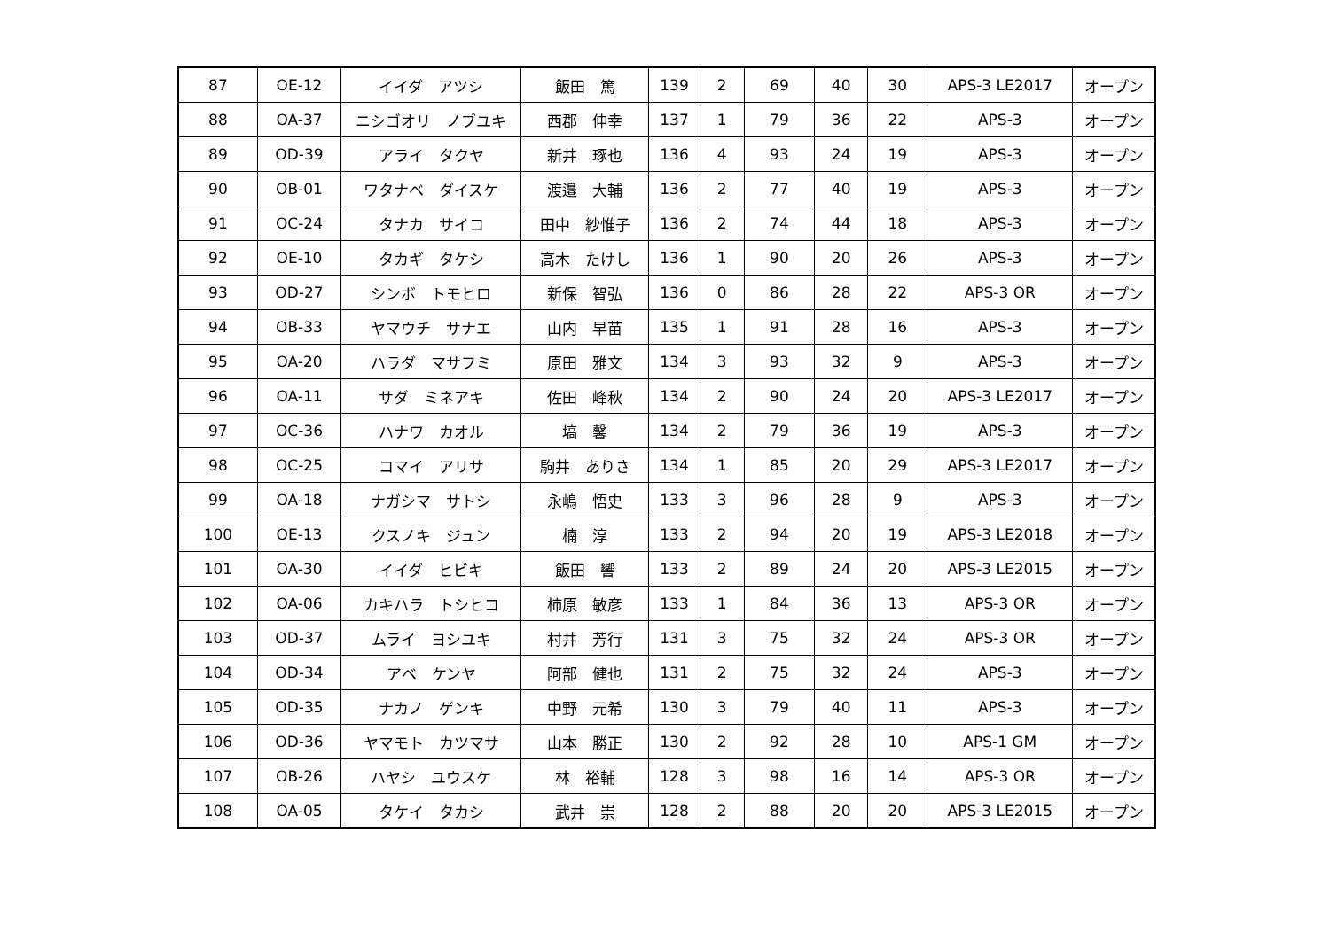| 87 | OE-12 | イイダ アツシ | 飯田 篤 | 139 | 2 | 69 | 40 | 30 | APS-3 LE2017 | オープン |
| 88 | OA-37 | ニシゴオリ ノブユキ | 西郡 伸幸 | 137 | 1 | 79 | 36 | 22 | APS-3 | オープン |
| 89 | OD-39 | アライ タクヤ | 新井 琢也 | 136 | 4 | 93 | 24 | 19 | APS-3 | オープン |
| 90 | OB-01 | ワタナベ ダイスケ | 渡邉 大輔 | 136 | 2 | 77 | 40 | 19 | APS-3 | オープン |
| 91 | OC-24 | タナカ サイコ | 田中 紗惟子 | 136 | 2 | 74 | 44 | 18 | APS-3 | オープン |
| 92 | OE-10 | タカギ タケシ | 高木 たけし | 136 | 1 | 90 | 20 | 26 | APS-3 | オープン |
| 93 | OD-27 | シンボ トモヒロ | 新保 智弘 | 136 | 0 | 86 | 28 | 22 | APS-3 OR | オープン |
| 94 | OB-33 | ヤマウチ サナエ | 山内 早苗 | 135 | 1 | 91 | 28 | 16 | APS-3 | オープン |
| 95 | OA-20 | ハラダ マサフミ | 原田 雅文 | 134 | 3 | 93 | 32 | 9 | APS-3 | オープン |
| 96 | OA-11 | サダ ミネアキ | 佐田 峰秋 | 134 | 2 | 90 | 24 | 20 | APS-3 LE2017 | オープン |
| 97 | OC-36 | ハナワ カオル | 塙 馨 | 134 | 2 | 79 | 36 | 19 | APS-3 | オープン |
| 98 | OC-25 | コマイ アリサ | 駒井 ありさ | 134 | 1 | 85 | 20 | 29 | APS-3 LE2017 | オープン |
| 99 | OA-18 | ナガシマ サトシ | 永嶋 悟史 | 133 | 3 | 96 | 28 | 9 | APS-3 | オープン |
| 100 | OE-13 | クスノキ ジュン | 楠 淳 | 133 | 2 | 94 | 20 | 19 | APS-3 LE2018 | オープン |
| 101 | OA-30 | イイダ ヒビキ | 飯田 響 | 133 | 2 | 89 | 24 | 20 | APS-3 LE2015 | オープン |
| 102 | OA-06 | カキハラ トシヒコ | 柿原 敏彦 | 133 | 1 | 84 | 36 | 13 | APS-3 OR | オープン |
| 103 | OD-37 | ムライ ヨシユキ | 村井 芳行 | 131 | 3 | 75 | 32 | 24 | APS-3 OR | オープン |
| 104 | OD-34 | アベ ケンヤ | 阿部 健也 | 131 | 2 | 75 | 32 | 24 | APS-3 | オープン |
| 105 | OD-35 | ナカノ ゲンキ | 中野 元希 | 130 | 3 | 79 | 40 | 11 | APS-3 | オープン |
| 106 | OD-36 | ヤマモト カツマサ | 山本 勝正 | 130 | 2 | 92 | 28 | 10 | APS-1 GM | オープン |
| 107 | OB-26 | ハヤシ ユウスケ | 林 裕輔 | 128 | 3 | 98 | 16 | 14 | APS-3 OR | オープン |
| 108 | OA-05 | タケイ タカシ | 武井 崇 | 128 | 2 | 88 | 20 | 20 | APS-3 LE2015 | オープン |